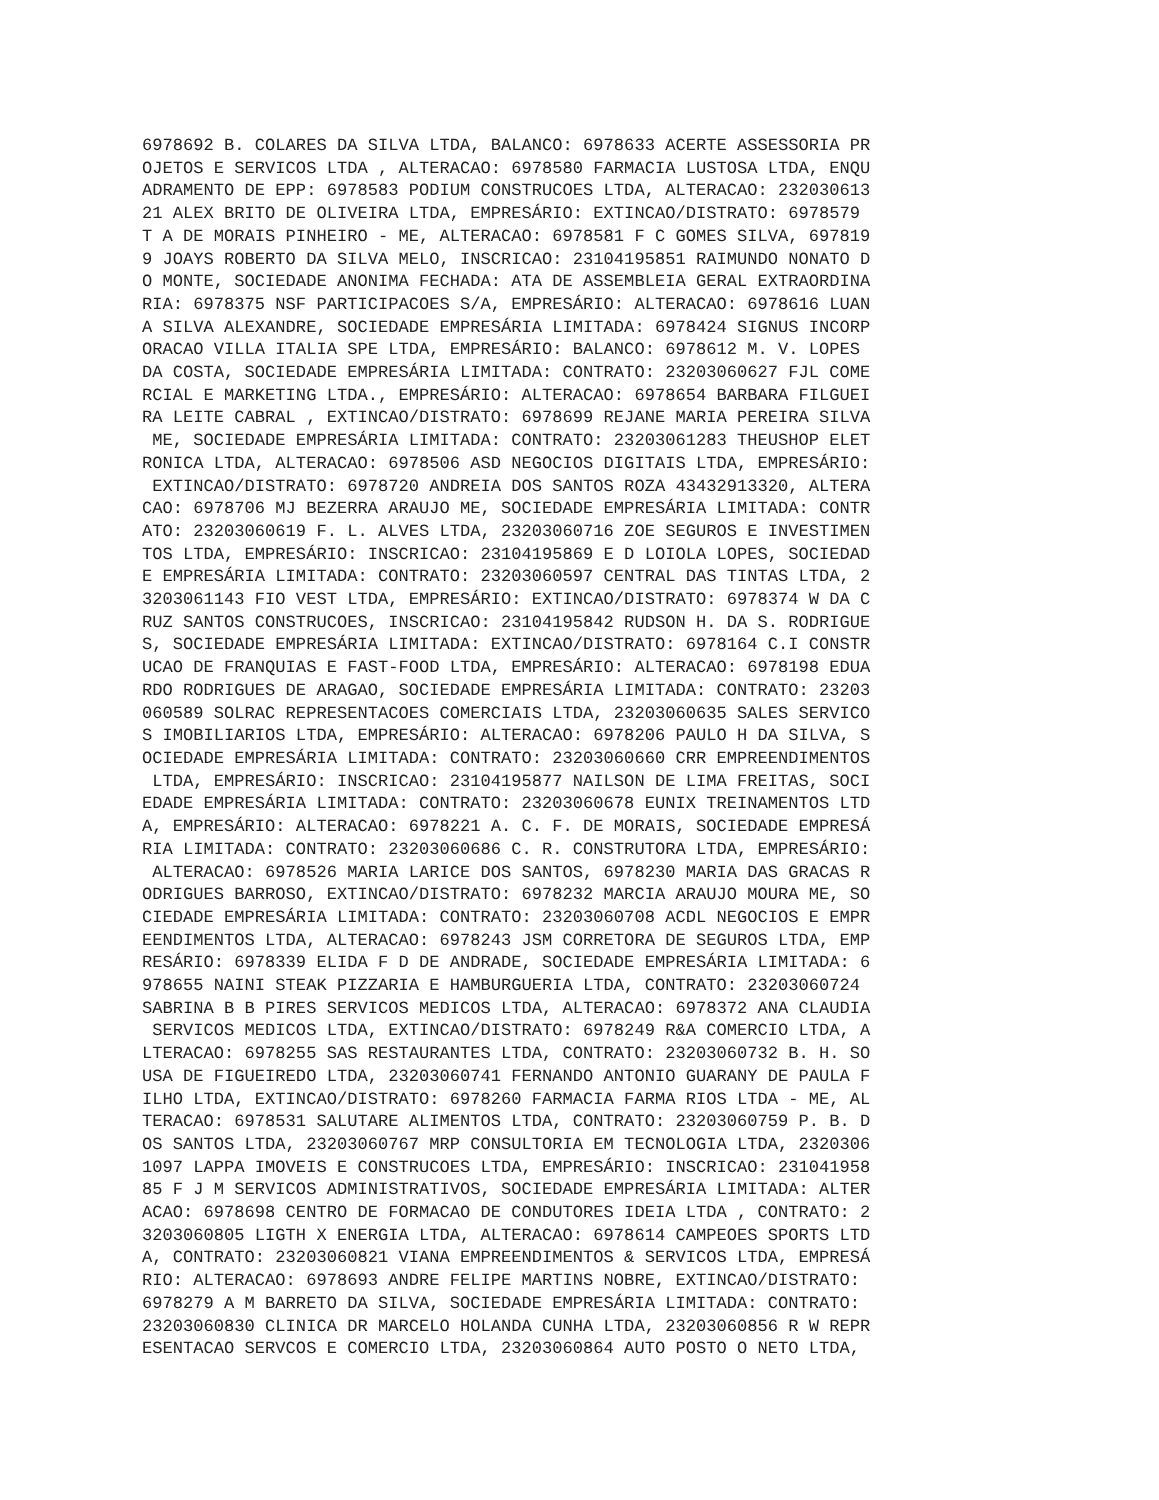6978692 B. COLARES DA SILVA LTDA, BALANCO: 6978633 ACERTE ASSESSORIA PR
OJETOS E SERVICOS LTDA , ALTERACAO: 6978580 FARMACIA LUSTOSA LTDA, ENQU
ADRAMENTO DE EPP: 6978583 PODIUM CONSTRUCOES LTDA, ALTERACAO: 232030613
21 ALEX BRITO DE OLIVEIRA LTDA, EMPRESÁRIO: EXTINCAO/DISTRATO: 6978579
T A DE MORAIS PINHEIRO - ME, ALTERACAO: 6978581 F C GOMES SILVA, 697819
9 JOAYS ROBERTO DA SILVA MELO, INSCRICAO: 23104195851 RAIMUNDO NONATO D
O MONTE, SOCIEDADE ANONIMA FECHADA: ATA DE ASSEMBLEIA GERAL EXTRAORDINA
RIA: 6978375 NSF PARTICIPACOES S/A, EMPRESÁRIO: ALTERACAO: 6978616 LUAN
A SILVA ALEXANDRE, SOCIEDADE EMPRESÁRIA LIMITADA: 6978424 SIGNUS INCORP
ORACAO VILLA ITALIA SPE LTDA, EMPRESÁRIO: BALANCO: 6978612 M. V. LOPES
DA COSTA, SOCIEDADE EMPRESÁRIA LIMITADA: CONTRATO: 23203060627 FJL COME
RCIAL E MARKETING LTDA., EMPRESÁRIO: ALTERACAO: 6978654 BARBARA FILGUEI
RA LEITE CABRAL , EXTINCAO/DISTRATO: 6978699 REJANE MARIA PEREIRA SILVA
 ME, SOCIEDADE EMPRESÁRIA LIMITADA: CONTRATO: 23203061283 THEUSHOP ELET
RONICA LTDA, ALTERACAO: 6978506 ASD NEGOCIOS DIGITAIS LTDA, EMPRESÁRIO:
 EXTINCAO/DISTRATO: 6978720 ANDREIA DOS SANTOS ROZA 43432913320, ALTERA
CAO: 6978706 MJ BEZERRA ARAUJO ME, SOCIEDADE EMPRESÁRIA LIMITADA: CONTR
ATO: 23203060619 F. L. ALVES LTDA, 23203060716 ZOE SEGUROS E INVESTIMEN
TOS LTDA, EMPRESÁRIO: INSCRICAO: 23104195869 E D LOIOLA LOPES, SOCIEDAD
E EMPRESÁRIA LIMITADA: CONTRATO: 23203060597 CENTRAL DAS TINTAS LTDA, 2
3203061143 FIO VEST LTDA, EMPRESÁRIO: EXTINCAO/DISTRATO: 6978374 W DA C
RUZ SANTOS CONSTRUCOES, INSCRICAO: 23104195842 RUDSON H. DA S. RODRIGUE
S, SOCIEDADE EMPRESÁRIA LIMITADA: EXTINCAO/DISTRATO: 6978164 C.I CONSTR
UCAO DE FRANQUIAS E FAST-FOOD LTDA, EMPRESÁRIO: ALTERACAO: 6978198 EDUA
RDO RODRIGUES DE ARAGAO, SOCIEDADE EMPRESÁRIA LIMITADA: CONTRATO: 23203
060589 SOLRAC REPRESENTACOES COMERCIAIS LTDA, 23203060635 SALES SERVICO
S IMOBILIARIOS LTDA, EMPRESÁRIO: ALTERACAO: 6978206 PAULO H DA SILVA, S
OCIEDADE EMPRESÁRIA LIMITADA: CONTRATO: 23203060660 CRR EMPREENDIMENTOS
 LTDA, EMPRESÁRIO: INSCRICAO: 23104195877 NAILSON DE LIMA FREITAS, SOCI
EDADE EMPRESÁRIA LIMITADA: CONTRATO: 23203060678 EUNIX TREINAMENTOS LTD
A, EMPRESÁRIO: ALTERACAO: 6978221 A. C. F. DE MORAIS, SOCIEDADE EMPRESÁ
RIA LIMITADA: CONTRATO: 23203060686 C. R. CONSTRUTORA LTDA, EMPRESÁRIO:
 ALTERACAO: 6978526 MARIA LARICE DOS SANTOS, 6978230 MARIA DAS GRACAS R
ODRIGUES BARROSO, EXTINCAO/DISTRATO: 6978232 MARCIA ARAUJO MOURA ME, SO
CIEDADE EMPRESÁRIA LIMITADA: CONTRATO: 23203060708 ACDL NEGOCIOS E EMPR
EENDIMENTOS LTDA, ALTERACAO: 6978243 JSM CORRETORA DE SEGUROS LTDA, EMP
RESÁRIO: 6978339 ELIDA F D DE ANDRADE, SOCIEDADE EMPRESÁRIA LIMITADA: 6
978655 NAINI STEAK PIZZARIA E HAMBURGUERIA LTDA, CONTRATO: 23203060724
SABRINA B B PIRES SERVICOS MEDICOS LTDA, ALTERACAO: 6978372 ANA CLAUDIA
 SERVICOS MEDICOS LTDA, EXTINCAO/DISTRATO: 6978249 R&A COMERCIO LTDA, A
LTERACAO: 6978255 SAS RESTAURANTES LTDA, CONTRATO: 23203060732 B. H. SO
USA DE FIGUEIREDO LTDA, 23203060741 FERNANDO ANTONIO GUARANY DE PAULA F
ILHO LTDA, EXTINCAO/DISTRATO: 6978260 FARMACIA FARMA RIOS LTDA - ME, AL
TERACAO: 6978531 SALUTARE ALIMENTOS LTDA, CONTRATO: 23203060759 P. B. D
OS SANTOS LTDA, 23203060767 MRP CONSULTORIA EM TECNOLOGIA LTDA, 2320306
1097 LAPPA IMOVEIS E CONSTRUCOES LTDA, EMPRESÁRIO: INSCRICAO: 231041958
85 F J M SERVICOS ADMINISTRATIVOS, SOCIEDADE EMPRESÁRIA LIMITADA: ALTER
ACAO: 6978698 CENTRO DE FORMACAO DE CONDUTORES IDEIA LTDA , CONTRATO: 2
3203060805 LIGTH X ENERGIA LTDA, ALTERACAO: 6978614 CAMPEOES SPORTS LTD
A, CONTRATO: 23203060821 VIANA EMPREENDIMENTOS & SERVICOS LTDA, EMPRESÁ
RIO: ALTERACAO: 6978693 ANDRE FELIPE MARTINS NOBRE, EXTINCAO/DISTRATO:
6978279 A M BARRETO DA SILVA, SOCIEDADE EMPRESÁRIA LIMITADA: CONTRATO:
23203060830 CLINICA DR MARCELO HOLANDA CUNHA LTDA, 23203060856 R W REPR
ESENTACAO SERVCOS E COMERCIO LTDA, 23203060864 AUTO POSTO O NETO LTDA,